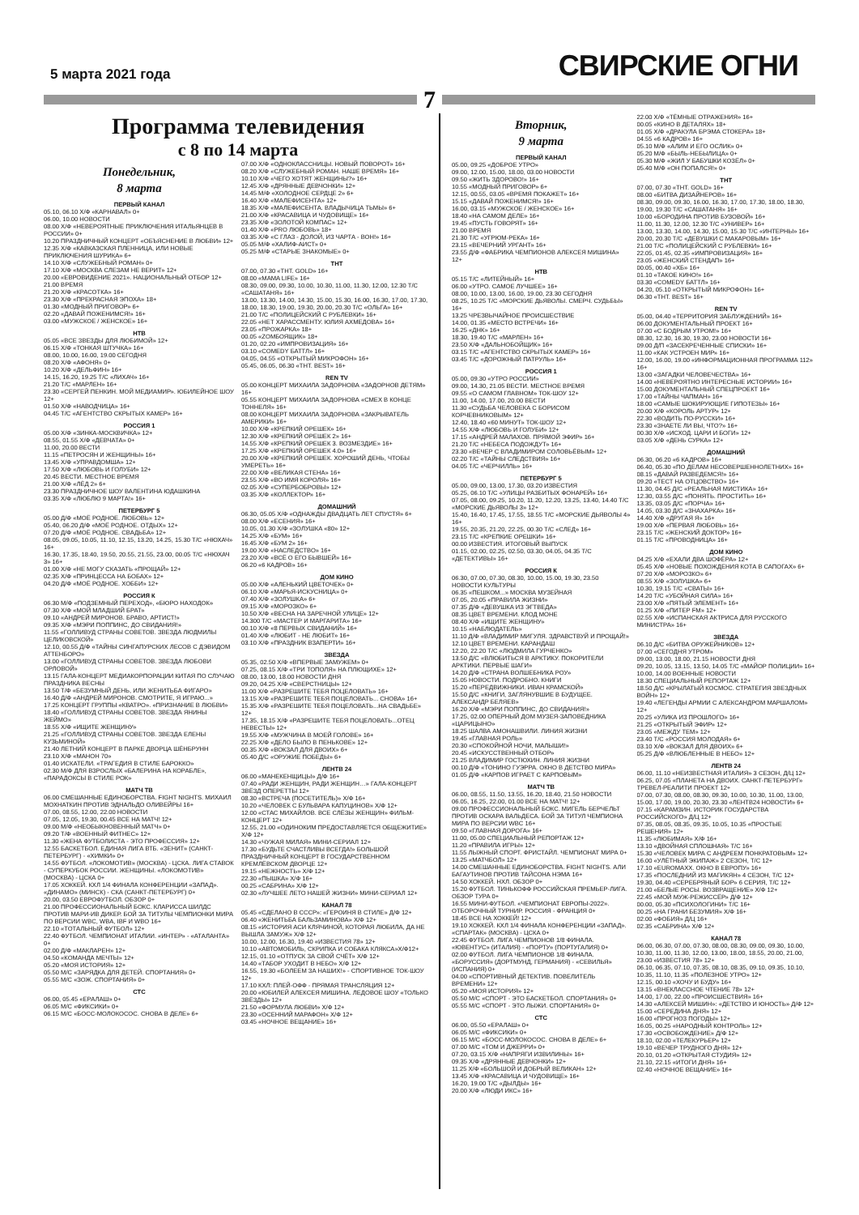5 марта 2021 года
СВИРСКИЕ ОГНИ
7
Программа телевидения
с 8 по 14 марта
Понедельник,
8 марта
ПЕРВЫЙ КАНАЛ
05.10, 06.10 Х/Ф «КАРНАВАЛ» 0+
06.00, 10.00 НОВОСТИ
08.00 Х/Ф «НЕВЕРОЯТНЫЕ ПРИКЛЮЧЕНИЯ ИТАЛЬЯНЦЕВ В РОССИИ» 0+
10.20 ПРАЗДНИЧНЫЙ КОНЦЕРТ «ОБЪЯСНЕНИЕ В ЛЮБВИ» 12+
12.35 Х/Ф «КАВКАЗСКАЯ ПЛЕННИЦА, ИЛИ НОВЫЕ ПРИКЛЮЧЕНИЯ ШУРИКА» 6+
14.10 Х/Ф «СЛУЖЕБНЫЙ РОМАН» 0+
17.10 Х/Ф «МОСКВА СЛЕЗАМ НЕ ВЕРИТ» 12+
20.00 «ЕВРОВИДЕНИЕ 2021». НАЦИОНАЛЬНЫЙ ОТБОР 12+
21.00 ВРЕМЯ
21.20 Х/Ф «КРАСОТКА» 16+
23.30 Х/Ф «ПРЕКРАСНАЯ ЭПОХА» 18+
01.30 «МОДНЫЙ ПРИГОВОР» 6+
02.20 «ДАВАЙ ПОЖЕНИМСЯ!» 16+
03.00 «МУЖСКОЕ / ЖЕНСКОЕ» 16+
НТВ
05.05 «ВСЕ ЗВЕЗДЫ ДЛЯ ЛЮБИМОЙ» 12+
06.15 Х/Ф «ТОНКАЯ ШТУЧКА» 16+
08.00, 10.00, 16.00, 19.00 СЕГОДНЯ
08.20 Х/Ф «АФОНЯ» 0+
10.20 Х/Ф «ДЕЛЬФИН» 16+
14.15, 16.20, 19.25 Т/С «ЛИХАЧ» 16+
21.20 Т/С «МАРЛЕН» 16+
23.30 «СЕРГЕЙ ПЕНКИН. МОЙ МЕДИАМИР». ЮБИЛЕЙНОЕ ШОУ 12+
01.50 Х/Ф «НАВОДЧИЦА» 16+
04.45 Т/С «АГЕНТСТВО СКРЫТЫХ КАМЕР» 16+
РОССИЯ 1
05.00 Х/Ф «ЗИНКА-МОСКВИЧКА» 12+
08.55, 01.55 Х/Ф «ДЕВЧАТА» 0+
11.00, 20.00 ВЕСТИ
11.15 «ПЕТРОСЯН И ЖЕНЩИНЫ» 16+
13.45 Х/Ф «УПРАВДОМША» 12+
17.50 Х/Ф «ЛЮБОВЬ И ГОЛУБИ» 12+
20.45 ВЕСТИ. МЕСТНОЕ ВРЕМЯ
21.00 Х/Ф «ЛЁД 2» 6+
23.30 ПРАЗДНИЧНОЕ ШОУ ВАЛЕНТИНА ЮДАШКИНА
03.35 Х/Ф «ЛЮБЛЮ 9 МАРТА!» 16+
ПЕТЕРБУРГ 5
05.00 Д/Ф «МОЁ РОДНОЕ. ЛЮБОВЬ» 12+
05.40, 06.20 Д/Ф «МОЁ РОДНОЕ. ОТДЫХ» 12+
07.20 Д/Ф «МОЁ РОДНОЕ. СВАДЬБА» 12+
08.05, 09.05, 10.05, 11.10, 12.15, 13.20, 14.25, 15.30 Т/С «НЮХАЧ» 16+
16.30, 17.35, 18.40, 19.50, 20.55, 21.55, 23.00, 00.05 Т/С «НЮХАЧ 3» 16+
01.00 Х/Ф «НЕ МОГУ СКАЗАТЬ «ПРОЩАЙ» 12+
02.35 Х/Ф «ПРИНЦЕССА НА БОБАХ» 12+
04.20 Д/Ф «МОЁ РОДНОЕ. ХОББИ» 12+
РОССИЯ К
06.30 М/Ф «ПОДЗЕМНЫЙ ПЕРЕХОД», «БЮРО НАХОДОК»
07.30 Х/Ф «МОЙ МЛАДШИЙ БРАТ»
09.10 «АНДРЕЙ МИРОНОВ. БРАВО, АРТИСТ!»
09.35 Х/Ф «МЭРИ ПОППИНС, ДО СВИДАНИЯ!»
11.55 «ГОЛЛИВУД СТРАНЫ СОВЕТОВ. ЗВЕЗДА ЛЮДМИЛЫ ЦЕЛИКОВСКОЙ»
12.10, 00.55 Д/Ф «ТАЙНЫ СИНГАПУРСКИХ ЛЕСОВ С ДЭВИДОМ АТТЕНБОРО»
13.00 «ГОЛЛИВУД СТРАНЫ СОВЕТОВ. ЗВЕЗДА ЛЮБОВИ ОРЛОВОЙ»
13.15 ГАЛА-КОНЦЕРТ МЕДИАКОРПОРАЦИИ КИТАЯ ПО СЛУЧАЮ ПРАЗДНИКА ВЕСНЫ
13.50 Т/Ф «БЕЗУМНЫЙ ДЕНЬ, ИЛИ ЖЕНИТЬБА ФИГАРО»
16.40 Д/Ф «АНДРЕЙ МИРОНОВ. СМОТРИТЕ, Я ИГРАЮ...»
17.25 КОНЦЕРТ ГРУППЫ «КВАТРО». «ПРИЗНАНИЕ В ЛЮБВИ»
18.40 «ГОЛЛИВУД СТРАНЫ СОВЕТОВ. ЗВЕЗДА ЯНИНЫ ЖЕЙМО»
18.55 Х/Ф «ИЩИТЕ ЖЕНЩИНУ»
21.25 «ГОЛЛИВУД СТРАНЫ СОВЕТОВ. ЗВЕЗДА ЕЛЕНЫ КУЗЬМИНОЙ»
21.40 ЛЕТНИЙ КОНЦЕРТ В ПАРКЕ ДВОРЦА ШЁНБРУНН
23.10 Х/Ф «МАНОН 70»
01.40 ИСКАТЕЛИ. «ТРАГЕДИЯ В СТИЛЕ БАРОККО»
02.30 М/Ф ДЛЯ ВЗРОСЛЫХ «БАЛЕРИНА НА КОРАБЛЕ», «ПАРАДОКСЫ В СТИЛЕ РОК»
МАТЧ ТВ
06.00 СМЕШАННЫЕ ЕДИНОБОРСТВА. FIGHT NIGHTS. МИХАИЛ МОХНАТКИН ПРОТИВ ЭДНАЛЬДО ОЛИВЕЙРЫ 16+
07.00, 08.55, 12.00, 22.00 НОВОСТИ
07.05, 12.05, 19.30, 00.45 ВСЕ НА МАТЧ! 12+
09.00 М/Ф «НЕОБЫКНОВЕННЫЙ МАТЧ» 0+
09.20 Т/Ф «ВОЕННЫЙ ФИТНЕС» 12+
11.30 «ЖЕНА ФУТБОЛИСТА - ЭТО ПРОФЕССИЯ» 12+
12.55 БАСКЕТБОЛ. ЕДИНАЯ ЛИГА ВТБ. «ЗЕНИТ» (САНКТ-ПЕТЕРБУРГ) - «ХИМКИ» 0+
14.55 ФУТБОЛ. «ЛОКОМОТИВ» (МОСКВА) - ЦСКА. ЛИГА СТАВОК - СУПЕРКУБОК РОССИИ. ЖЕНЩИНЫ. «ЛОКОМОТИВ» (МОСКВА) - ЦСКА 0+
17.05 ХОККЕЙ. КХЛ 1/4 ФИНАЛА КОНФЕРЕНЦИИ «ЗАПАД». «ДИНАМО» (МИНСК) - СКА (САНКТ-ПЕТЕРБУРГ) 0+
20.00, 03.50 ЕВРОФУТБОЛ. ОБЗОР 0+
21.00 ПРОФЕССИОНАЛЬНЫЙ БОКС. КЛАРИССА ШИЛДС ПРОТИВ МАРИ-ИВ ДИКЕР. БОЙ ЗА ТИТУЛЫ ЧЕМПИОНКИ МИРА ПО ВЕРСИИ WBC, WBA, IBF И WBO 16+
22.10 «ТОТАЛЬНЫЙ ФУТБОЛ» 12+
22.40 ФУТБОЛ. ЧЕМПИОНАТ ИТАЛИИ. «ИНТЕР» - «АТАЛАНТА» 0+
02.00 Д/Ф «МАКЛАРЕН» 12+
04.50 «КОМАНДА МЕЧТЫ» 12+
05.20 «МОЯ ИСТОРИЯ» 12+
05.50 М/С «ЗАРЯДКА ДЛЯ ДЕТЕЙ. СПОРТАНИЯ» 0+
05.55 М/С «ЗОЖ. СПОРТАНИЯ» 0+
СТС
06.00, 05.45 «ЕРАЛАШ» 0+
06.05 М/С «ФИКСИКИ» 0+
06.15 М/С «БОСС-МОЛОКОСОС. СНОВА В ДЕЛЕ» 6+
07.00 Х/Ф «ОДНОКЛАССНИЦЫ. НОВЫЙ ПОВОРОТ» 16+
08.20 Х/Ф «СЛУЖЕБНЫЙ РОМАН. НАШЕ ВРЕМЯ» 16+
10.10 Х/Ф «ЧЕГО ХОТЯТ ЖЕНЩИНЫ?» 16+
12.45 Х/Ф «ДРЯННЫЕ ДЕВЧОНКИ» 12+
14.45 М/Ф «ХОЛОДНОЕ СЕРДЦЕ 2» 6+
16.40 Х/Ф «МАЛЕФИСЕНТА» 12+
18.35 Х/Ф «МАЛЕФИСЕНТА. ВЛАДЫЧИЦА ТЬМЫ» 6+
21.00 Х/Ф «КРАСАВИЦА И ЧУДОВИЩЕ» 16+
23.35 Х/Ф «ЗОЛОТОЙ КОМПАС» 12+
01.40 Х/Ф «PRO ЛЮБОВЬ» 18+
03.35 Х/Ф «С ГЛАЗ - ДОЛОЙ, ИЗ ЧАРТА - ВОН!» 16+
05.05 М/Ф «ХАЛИФ-АИСТ» 0+
05.25 М/Ф «СТАРЫЕ ЗНАКОМЫЕ» 0+
ТНТ
07.00, 07.30 «ТНТ. GOLD» 16+
08.00 «MAMA LIFE» 16+
08.30, 09.00, 09.30, 10.00, 10.30, 11.00, 11.30, 12.00, 12.30 Т/С «САШАТАНЯ» 16+
13.00, 13.30, 14.00, 14.30, 15.00, 15.30, 16.00, 16.30, 17.00, 17.30, 18.00, 18.30, 19.00, 19.30, 20.00, 20.30 Т/С «ОЛЬГА» 16+
21.00 Т/С «ПОЛИЦЕЙСКИЙ С РУБЛЕВКИ» 16+
22.05 «НЕТ ХАРАССМЕНТУ. ЮЛИЯ АХМЕДОВА» 16+
23.05 «ПРОЖАРКА» 18+
00.05 «ZОМБОЯЩИК» 18+
01.20, 02.20 «ИМПРОВИЗАЦИЯ» 16+
03.10 «COMEDY БАТТЛ» 16+
04.05, 04.55 «ОТКРЫТЫЙ МИКРОФОН» 16+
05.45, 06.05, 06.30 «ТНТ. BEST» 16+
REN TV
05.00 КОНЦЕРТ МИХАИЛА ЗАДОРНОВА «ЗАДОРНОВ ДЕТЯМ» 16+
05.55 КОНЦЕРТ МИХАИЛА ЗАДОРНОВА «СМЕХ В КОНЦЕ ТОННЕЛЯ» 16+
08.00 КОНЦЕРТ МИХАИЛА ЗАДОРНОВА «ЗАКРЫВАТЕЛЬ АМЕРИКИ» 16+
10.00 Х/Ф «КРЕПКИЙ ОРЕШЕК» 16+
12.30 Х/Ф «КРЕПКИЙ ОРЕШЕК 2» 16+
14.55 Х/Ф «КРЕПКИЙ ОРЕШЕК 3. ВОЗМЕЗДИЕ» 16+
17.25 Х/Ф «КРЕПКИЙ ОРЕШЕК 4.0» 16+
20.00 Х/Ф «КРЕПКИЙ ОРЕШЕК. ХОРОШИЙ ДЕНЬ, ЧТОБЫ УМЕРЕТЬ» 16+
22.00 Х/Ф «ВЕЛИКАЯ СТЕНА» 16+
23.55 Х/Ф «ВО ИМЯ КОРОЛЯ» 16+
02.05 Х/Ф «СУПЕРБОБРОВЫ» 12+
03.35 Х/Ф «КОЛЛЕКТОР» 16+
ДОМАШНИЙ
06.30, 05.05 Х/Ф «ОДНАЖДЫ ДВАДЦАТЬ ЛЕТ СПУСТЯ» 6+
08.00 Х/Ф «ЕСЕНИЯ» 16+
10.05, 01.30 Х/Ф «ЗОЛУШКА «80» 12+
14.25 Х/Ф «БУМ» 16+
16.45 Х/Ф «БУМ 2» 16+
19.00 Х/Ф «НАСЛЕДСТВО» 16+
23.20 Х/Ф «ВСЁ О ЕГО БЫВШЕЙ» 16+
06.20 «6 КАДРОВ» 16+
ДОМ КИНО
05.00 Х/Ф «АЛЕНЬКИЙ ЦВЕТОЧЕК» 0+
06.10 Х/Ф «МАРЬЯ-ИСКУСНИЦА» 0+
07.40 Х/Ф «ЗОЛУШКА» 6+
09.15 Х/Ф «МОРОЗКО» 6+
10.50 Х/Ф «ВЕСНА НА ЗАРЕЧНОЙ УЛИЦЕ» 12+
14.300 Т/С «МАСТЕР И МАРГАРИТА» 16+
00.10 Х/Ф «8 ПЕРВЫХ СВИДАНИЙ» 16+
01.40 Х/Ф «ЛЮБИТ - НЕ ЛЮБИТ» 16+
03.10 Х/Ф «ПРАЗДНИК ВЗАПЕРТИ» 16+
ЗВЕЗДА
05.35, 02.50 Х/Ф «ВПЕРВЫЕ ЗАМУЖЕМ» 0+
07.25, 08.15 Х/Ф «ТРИ ТОПОЛЯ» НА ПЛЮЩИХЕ» 12+
08.00, 13.00, 18.00 НОВОСТИ ДНЯ
09.20, 04.25 Х/Ф «СВЕРСТНИЦЫ» 12+
11.00 Х/Ф «РАЗРЕШИТЕ ТЕБЯ ПОЦЕЛОВАТЬ» 16+
13.15 Х/Ф «РАЗРЕШИТЕ ТЕБЯ ПОЦЕЛОВАТЬ... СНОВА» 16+
15.35 Х/Ф «РАЗРЕШИТЕ ТЕБЯ ПОЦЕЛОВАТЬ...НА СВАДЬБЕ» 12+
17.35, 18.15 Х/Ф «РАЗРЕШИТЕ ТЕБЯ ПОЦЕЛОВАТЬ...ОТЕЦ НЕВЕСТЫ» 12+
19.55 Х/Ф «МУЖЧИНА В МОЕЙ ГОЛОВЕ» 16+
22.25 Х/Ф «ДЕЛО БЫЛО В ПЕНЬКОВЕ» 12+
00.35 Х/Ф «ВОКЗАЛ ДЛЯ ДВОИХ» 6+
05.40 Д/С «ОРУЖИЕ ПОБЕДЫ» 6+
ЛЕНТВ 24
06.00 «МАНЕКЕНЩИЦЫ» Д/Ф 16+
07.40 «РАДИ ЖЕНЩИН, РАДИ ЖЕНЩИН…» ГАЛА-КОНЦЕРТ ЗВЁЗД ОПЕРЕТТЫ 12+
08.30 «ВСТРЕЧА (ПОСЕТИТЕЛЬ)» Х/Ф 16+
10.20 «ЧЕЛОВЕК С БУЛЬВАРА КАПУЦИНОВ» Х/Ф 12+
12.00 «СТАС МИХАЙЛОВ. ВСЕ СЛЁЗЫ ЖЕНЩИН» ФИЛЬМ-КОНЦЕРТ 12+
12.55, 21.00 «ОДИНОКИМ ПРЕДОСТАВЛЯЕТСЯ ОБЩЕЖИТИЕ» Х/Ф 12+
14.30 «ЧУЖАЯ МИЛАЯ» МИНИ-СЕРИАЛ 12+
17.30 «БУДЬТЕ СЧАСТЛИВЫ ВСЕГДА!» БОЛЬШОЙ ПРАЗДНИЧНЫЙ КОНЦЕРТ В ГОСУДАРСТВЕННОМ КРЕМЛЁВСКОМ ДВОРЦЕ 12+
19.15 «НЕЖНОСТЬ» Х/Ф 12+
22.30 «ПЫШКА» Х/Ф 16+
00.25 «САБРИНА» Х/Ф 12+
02.30 «ЛУЧШЕЕ ЛЕТО НАШЕЙ ЖИЗНИ» МИНИ-СЕРИАЛ 12+
КАНАЛ 78
05.45 «СДЕЛАНО В СССР»: «ГЕРОИНЯ В СТИЛЕ» Д/Ф 12+
06.40 «ЖЕНИТЬБА БАЛЬЗАМИНОВА» Х/Ф 12+
08.15 «ИСТОРИЯ АСИ КЛЯЧИНОЙ, КОТОРАЯ ЛЮБИЛА, ДА НЕ ВЫШЛА ЗАМУЖ» Х/Ф 12+
10.00, 12.00, 16.30, 19.40 «ИЗВЕСТИЯ 78» 12+
10.10 «АВТОМОБИЛЬ, СКРИПКА И СОБАКА КЛЯКСА»Х/Ф12+
12.15, 01.10 «ОТПУСК ЗА СВОЙ СЧЁТ» Х/Ф 12+
14.40 «ТАБОР УХОДИТ В НЕБО» Х/Ф 12+
16.55, 19.30 «БОЛЕЕМ ЗА НАШИХ!» - СПОРТИВНОЕ ТОК-ШОУ 12+
17.10 КХЛ: ПЛЕЙ-ОФФ - ПРЯМАЯ ТРАНСЛЯЦИЯ 12+
20.00 «ЮБИЛЕЙ АЛЕКСЕЯ МИШИНА. ЛЕДОВОЕ ШОУ «ТОЛЬКО ЗВЁЗДЫ» 12+
21.50 «ФОРМУЛА ЛЮБВИ» Х/Ф 12+
23.30 «ОСЕННИЙ МАРАФОН» Х/Ф 12+
03.45 «НОЧНОЕ ВЕЩАНИЕ» 16+
Вторник,
9 марта
ПЕРВЫЙ КАНАЛ
05.00, 09.25 «ДОБРОЕ УТРО»
09.00, 12.00, 15.00, 18.00, 03.00 НОВОСТИ
09.50 «ЖИТЬ ЗДОРОВО!» 16+
10.55 «МОДНЫЙ ПРИГОВОР» 6+
12.15, 00.55, 03.05 «ВРЕМЯ ПОКАЖЕТ» 16+
15.15 «ДАВАЙ ПОЖЕНИМСЯ!» 16+
16.00, 03.15 «МУЖСКОЕ / ЖЕНСКОЕ» 16+
18.40 «НА САМОМ ДЕЛЕ» 16+
19.45 «ПУСТЬ ГОВОРЯТ» 16+
21.00 ВРЕМЯ
21.30 Т/С «УГРЮМ-РЕКА» 16+
23.15 «ВЕЧЕРНИЙ УРГАНТ» 16+
23.55 Д/Ф «ФАБРИКА ЧЕМПИОНОВ АЛЕКСЕЯ МИШИНА» 12+
НТВ
05.15 Т/С «ЛИТЕЙНЫЙ» 16+
06.00 «УТРО. САМОЕ ЛУЧШЕЕ» 16+
08.00, 10.00, 13.00, 16.00, 19.00, 23.30 СЕГОДНЯ
08.25, 10.25 Т/С «МОРСКИЕ ДЬЯВОЛЫ. СМЕРЧ. СУДЬБЫ» 16+
13.25 ЧРЕЗВЫЧАЙНОЕ ПРОИСШЕСТВИЕ
14.00, 01.35 «МЕСТО ВСТРЕЧИ» 16+
16.25 «ДНК» 16+
18.30, 19.40 Т/С «МАРЛЕН» 16+
23.50 Х/Ф «ДАЛЬНОБОЙЩИК» 16+
03.15 Т/С «АГЕНТСТВО СКРЫТЫХ КАМЕР» 16+
03.45 Т/С «ДОРОЖНЫЙ ПАТРУЛЬ» 16+
РОССИЯ 1
05.00, 09.30 «УТРО РОССИИ»
09.00, 14.30, 21.05 ВЕСТИ. МЕСТНОЕ ВРЕМЯ
09.55 «О САМОМ ГЛАВНОМ» ТОК-ШОУ 12+
11.00, 14.00, 17.00, 20.00 ВЕСТИ
11.30 «СУДЬБА ЧЕЛОВЕКА С БОРИСОМ КОРЧЕВНИКОВЫМ» 12+
12.40, 18.40 «60 МИНУТ» ТОК-ШОУ 12+
14.55 Х/Ф «ЛЮБОВЬ И ГОЛУБИ» 12+
17.15 «АНДРЕЙ МАЛАХОВ. ПРЯМОЙ ЭФИР» 16+
21.20 Т/С «НЕБЕСА ПОДОЖДУТ» 16+
23.30 «ВЕЧЕР С ВЛАДИМИРОМ СОЛОВЬЁВЫМ» 12+
02.20 Т/С «ТАЙНЫ СЛЕДСТВИЯ» 16+
04.05 Т/С «ЧЕРЧИЛЛЬ» 16+
ПЕТЕРБУРГ 5
05.00, 09.00, 13.00, 17.30, 03.20 ИЗВЕСТИЯ
05.25, 06.10 Т/С «УЛИЦЫ РАЗБИТЫХ ФОНАРЕЙ» 16+
07.05, 08.00, 09.25, 10.20, 11.20, 12.20, 13.25, 13.40, 14.40 Т/С «МОРСКИЕ ДЬЯВОЛЫ 3» 12+
15.40, 16.40, 17.45, 17.55, 18.55 Т/С «МОРСКИЕ ДЬЯВОЛЫ 4» 16+
19.55, 20.35, 21.20, 22.25, 00.30 Т/С «СЛЕД» 16+
23.15 Т/С «КРЕПКИЕ ОРЕШКИ» 16+
00.00 ИЗВЕСТИЯ. ИТОГОВЫЙ ВЫПУСК
01.15, 02.00, 02.25, 02.50, 03.30, 04.05, 04.35 Т/С «ДЕТЕКТИВЫ» 16+
РОССИЯ К
06.30, 07.00, 07.30, 08.30, 10.00, 15.00, 19.30, 23.50 НОВОСТИ КУЛЬТУРЫ
06.35 «ПЕШКОМ...» МОСКВА МУЗЕЙНАЯ
07.05, 20.05 «ПРАВИЛА ЖИЗНИ»
07.35 Д/Ф «ДЕВУШКА ИЗ ЭГТВЕДА»
08.35 ЦВЕТ ВРЕМЕНИ. КЛОД МОНЕ
08.40 Х/Ф «ИЩИТЕ ЖЕНЩИНУ»
10.15 «НАБЛЮДАТЕЛЬ»
11.10 Д/Ф «ВЛАДИМИР МИГУЛЯ. ЗДРАВСТВУЙ И ПРОЩАЙ!»
12.10 ЦВЕТ ВРЕМЕНИ. КАРАНДАШ
12.20, 22.20 Т/С «ЛЮДМИЛА ГУРЧЕНКО»
13.50 Д/С «ВЛЮБИТЬСЯ В АРКТИКУ. ПОКОРИТЕЛИ АРКТИКИ. ПЕРВЫЕ ШАГИ»
14.20 Д/Ф «СТРАНА ВОЛШЕБНИКА РОУ»
15.05 НОВОСТИ. ПОДРОБНО. КНИГИ
15.20 «ПЕРЕДВИЖНИКИ. ИВАН КРАМСКОЙ»
15.50 Д/С «КНИГИ, ЗАГЛЯНУВШИЕ В БУДУЩЕЕ. АЛЕКСАНДР БЕЛЯЕВ»
16.20 Х/Ф «МЭРИ ПОППИНС, ДО СВИДАНИЯ!»
17.25, 02.00 ОПЕРНЫЙ ДОМ МУЗЕЯ-ЗАПОВЕДНИКА «ЦАРИЦЫНО»
18.25 ШАЛВА АМОНАШВИЛИ. ЛИНИЯ ЖИЗНИ
19.45 «ГЛАВНАЯ РОЛЬ»
20.30 «СПОКОЙНОЙ НОЧИ, МАЛЫШИ!»
20.45 «ИСКУССТВЕННЫЙ ОТБОР»
21.25 ВЛАДИМИР ГОСТЮХИН. ЛИНИЯ ЖИЗНИ
00.10 Д/Ф «ТОНИНО ГУЭРРА. ОКНО В ДЕТСТВО МИРА»
01.05 Д/Ф «КАРПОВ ИГРАЕТ С КАРПОВЫМ»
МАТЧ ТВ
06.00, 08.55, 11.50, 13.55, 16.20, 18.40, 21.50 НОВОСТИ
06.05, 16.25, 22.00, 01.00 ВСЕ НА МАТЧ! 12+
09.00 ПРОФЕССИОНАЛЬНЫЙ БОКС. МИГЕЛЬ БЕРЧЕЛЬТ ПРОТИВ ОСКАРА ВАЛЬДЕСА. БОЙ ЗА ТИТУЛ ЧЕМПИОНА МИРА ПО ВЕРСИИ WBC 16+
09.50 «ГЛАВНАЯ ДОРОГА» 16+
11.00, 05.00 СПЕЦИАЛЬНЫЙ РЕПОРТАЖ 12+
11.20 «ПРАВИЛА ИГРЫ» 12+
11.55 ЛЫЖНЫЙ СПОРТ. ФРИСТАЙЛ. ЧЕМПИОНАТ МИРА 0+
13.25 «МАТЧБОЛ» 12+
14.00 СМЕШАННЫЕ ЕДИНОБОРСТВА. FIGHT NIGHTS. АЛИ БАГАУТИНОВ ПРОТИВ ТАЙСОНА НЭМА 16+
14.50 ХОККЕЙ. НХЛ. ОБЗОР 0+
15.20 ФУТБОЛ. ТИНЬКОФФ РОССИЙСКАЯ ПРЕМЬЕР-ЛИГА. ОБЗОР ТУРА 0+
16.55 МИНИ-ФУТБОЛ. «ЧЕМПИОНАТ ЕВРОПЫ-2022». ОТБОРОЧНЫЙ ТУРНИР. РОССИЯ - ФРАНЦИЯ 0+
18.45 ВСЕ НА ХОККЕЙ! 12+
19.10 ХОККЕЙ. КХЛ 1/4 ФИНАЛА КОНФЕРЕНЦИИ «ЗАПАД». «СПАРТАК» (МОСКВА) - ЦСКА 0+
22.45 ФУТБОЛ. ЛИГА ЧЕМПИОНОВ 1/8 ФИНАЛА. «ЮВЕНТУС» (ИТАЛИЯ) - «ПОРТУ» (ПОРТУГАЛИЯ) 0+
02.00 ФУТБОЛ. ЛИГА ЧЕМПИОНОВ 1/8 ФИНАЛА. «БОРУССИЯ» (ДОРТМУНД, ГЕРМАНИЯ) - «СЕВИЛЬЯ» (ИСПАНИЯ) 0+
04.00 «СПОРТИВНЫЙ ДЕТЕКТИВ. ПОВЕЛИТЕЛЬ ВРЕМЕНИ» 12+
05.20 «МОЯ ИСТОРИЯ» 12+
05.50 М/С «СПОРТ - ЭТО БАСКЕТБОЛ. СПОРТАНИЯ» 0+
05.55 М/С «СПОРТ - ЭТО ЛЫЖИ. СПОРТАНИЯ» 0+
СТС
06.00, 05.50 «ЕРАЛАШ» 0+
06.05 М/С «ФИКСИКИ» 0+
06.15 М/С «БОСС-МОЛОКОСОС. СНОВА В ДЕЛЕ» 6+
07.00 М/С «ТОМ И ДЖЕРРИ» 0+
07.20, 03.15 Х/Ф «НАПРЯГИ ИЗВИЛИНЫ» 16+
09.35 Х/Ф «ДРЯННЫЕ ДЕВЧОНКИ» 12+
11.25 Х/Ф «БОЛЬШОЙ И ДОБРЫЙ ВЕЛИКАН» 12+
13.45 Х/Ф «КРАСАВИЦА И ЧУДОВИЩЕ» 16+
16.20, 19.00 Т/С «ДЫЛДЫ» 16+
20.00 Х/Ф «ЛЮДИ ИКС» 16+
22.00 Х/Ф «ТЁМНЫЕ ОТРАЖЕНИЯ» 16+
00.05 «КИНО В ДЕТАЛЯХ» 18+
01.05 Х/Ф «ДРАКУЛА БРЭМА СТОКЕРА» 18+
04.55 «6 КАДРОВ» 16+
05.10 М/Ф «АЛИМ И ЕГО ОСЛИК» 0+
05.20 М/Ф «БЫЛЬ-НЕБЫЛИЦА» 0+
05.30 М/Ф «ЖИЛ У БАБУШКИ КОЗЁЛ» 0+
05.40 М/Ф «ОН ПОПАЛСЯ!» 0+
ТНТ
07.00, 07.30 «ТНТ. GOLD» 16+
08.00 «БИТВА ДИЗАЙНЕРОВ» 16+
08.30, 09.00, 09.30, 16.00, 16.30, 17.00, 17.30, 18.00, 18.30, 19.00, 19.30 Т/С «САШАТАНЯ» 16+
10.00 «БОРОДИНА ПРОТИВ БУЗОВОЙ» 16+
11.00, 11.30, 12.00, 12.30 Т/С «УНИВЕР» 16+
13.00, 13.30, 14.00, 14.30, 15.00, 15.30 Т/С «ИНТЕРНЫ» 16+
20.00, 20.30 Т/С «ДЕВУШКИ С МАКАРОВЫМ» 16+
21.00 Т/С «ПОЛИЦЕЙСКИЙ С РУБЛЕВКИ» 16+
22.05, 01.45, 02.35 «ИМПРОВИЗАЦИЯ» 16+
23.05 «ЖЕНСКИЙ СТЕНДАП» 16+
00.05, 00.40 «ХБ» 16+
01.10 «ТАКОЕ КИНО!» 16+
03.30 «COMEDY БАТТЛ» 16+
04.20, 05.10 «ОТКРЫТЫЙ МИКРОФОН» 16+
06.30 «ТНТ. BEST» 16+
REN TV
05.00, 04.40 «ТЕРРИТОРИЯ ЗАБЛУЖДЕНИЙ» 16+
06.00 ДОКУМЕНТАЛЬНЫЙ ПРОЕКТ 16+
07.00 «С БОДРЫМ УТРОМ!» 16+
08.30, 12.30, 16.30, 19.30, 23.00 НОВОСТИ 16+
09.00 Д/П «ЗАСЕКРЕЧЕННЫЕ СПИСКИ» 16+
11.00 «КАК УСТРОЕН МИР» 16+
12.00, 16.00, 19.00 «ИНФОРМАЦИОННАЯ ПРОГРАММА 112» 16+
13.00 «ЗАГАДКИ ЧЕЛОВЕЧЕСТВА» 16+
14.00 «НЕВЕРОЯТНО ИНТЕРЕСНЫЕ ИСТОРИИ» 16+
15.00 ДОКУМЕНТАЛЬНЫЙ СПЕЦПРОЕКТ 16+
17.00 «ТАЙНЫ ЧАПМАН» 16+
18.00 «САМЫЕ ШОКИРУЮЩИЕ ГИПОТЕЗЫ» 16+
20.00 Х/Ф «КОРОЛЬ АРТУР» 12+
22.30 «ВОДИТЬ ПО-РУССКИ» 16+
23.30 «ЗНАЕТЕ ЛИ ВЫ, ЧТО?» 16+
00.30 Х/Ф «ИСХОД. ЦАРИ И БОГИ» 12+
03.05 Х/Ф «ДЕНЬ СУРКА» 12+
ДОМАШНИЙ
06.30, 06.20 «6 КАДРОВ» 16+
06.40, 05.30 «ПО ДЕЛАМ НЕСОВЕРШЕННОЛЕТНИХ» 16+
08.15 «ДАВАЙ РАЗВЕДЕМСЯ!» 16+
09.20 «ТЕСТ НА ОТЦОВСТВО» 16+
11.30, 04.45 Д/С «РЕАЛЬНАЯ МИСТИКА» 16+
12.30, 03.55 Д/С «ПОНЯТЬ. ПРОСТИТЬ» 16+
13.35, 03.05 Д/С «ПОРЧА» 16+
14.05, 03.30 Д/С «ЗНАХАРКА» 16+
14.40 Х/Ф «ДРУГАЯ Я» 16+
19.00 Х/Ф «ПЕРВАЯ ЛЮБОВЬ» 16+
23.15 Т/С «ЖЕНСКИЙ ДОКТОР» 16+
01.15 Т/С «ПРОВОДНИЦА» 16+
ДОМ КИНО
04.25 Х/Ф «ЕХАЛИ ДВА ШОФЁРА» 12+
05.45 Х/Ф «НОВЫЕ ПОХОЖДЕНИЯ КОТА В САПОГАХ» 6+
07.20 Х/Ф «МОРОЗКО» 6+
08.55 Х/Ф «ЗОЛУШКА» 6+
10.30, 19.15 Т/С «СВАТЫ» 16+
14.20 Т/С «УБОЙНАЯ СИЛА» 16+
23.00 Х/Ф «ПЯТЫЙ ЭЛЕМЕНТ» 16+
01.25 Х/Ф «ПИТЕР FM» 12+
02.55 Х/Ф «ИСПАНСКАЯ АКТРИСА ДЛЯ РУССКОГО МИНИСТРА» 16+
ЗВЕЗДА
06.10 Д/С «БИТВА ОРУЖЕЙНИКОВ» 12+
07.00 «СЕГОДНЯ УТРОМ»
09.00, 13.00, 18.00, 21.15 НОВОСТИ ДНЯ
09.20, 10.05, 13.15, 13.50, 14.05 Т/С «МАЙОР ПОЛИЦИИ» 16+
10.00, 14.00 ВОЕННЫЕ НОВОСТИ
18.30 СПЕЦИАЛЬНЫЙ РЕПОРТАЖ 12+
18.50 Д/С «КРЫЛАТЫЙ КОСМОС. СТРАТЕГИЯ ЗВЕЗДНЫХ ВОЙН» 12+
19.40 «ЛЕГЕНДЫ АРМИИ С АЛЕКСАНДРОМ МАРШАЛОМ» 12+
20.25 «УЛИКА ИЗ ПРОШЛОГО» 16+
21.25 «ОТКРЫТЫЙ ЭФИР» 12+
23.05 «МЕЖДУ ТЕМ» 12+
23.40 Т/С «РОССИЯ МОЛОДАЯ» 6+
03.10 Х/Ф «ВОКЗАЛ ДЛЯ ДВОИХ» 6+
05.25 Д/Ф «ВЛЮБЛЕННЫЕ В НЕБО» 12+
ЛЕНТВ 24
06.00, 11.10 «НЕИЗВЕСТНАЯ ИТАЛИЯ» 3 СЕЗОН, Д/Ц 12+
06.25, 07.05 «ПЛАНЕТА НА ДВОИХ. САНКТ-ПЕТЕРБУРГ» ТРЕВЕЛ-РЕАЛИТИ ПРОЕКТ 12+
07.00, 07.30, 08.00, 08.30, 09.30, 10.00, 10.30, 11.00, 13.00, 15.00, 17.00, 19.00, 20.30, 23.30 «ЛЕНТВ24 НОВОСТИ» 6+
07.15 «КАРАМЗИН. ИСТОРИК ГОСУДАРСТВА РОССИЙСКОГО» Д/Ц 12+
07.35, 08.05, 08.35, 09.35, 10.05, 10.35 «ПРОСТЫЕ РЕШЕНИЯ» 12+
11.35 «ЛЮБИМАЯ» Х/Ф 16+
13.10 «ДВОЙНАЯ СПЛОШНАЯ» Т/С 16+
15.30 «ЧЕЛОВЕК МИРА С АНДРЕЕМ ПОНКРАТОВЫМ» 12+
16.00 «УЛЁТНЫЙ ЭКИПАЖ» 2 СЕЗОН, Т/С 12+
17.10 «EUROMAXX. ОКНО В ЕВРОПУ» 16+
17.35 «ПОСЛЕДНИЙ ИЗ МАГИКЯН» 4 СЕЗОН, Т/С 12+
19.30, 04.40 «СЕРЕБРЯНЫЙ БОР» 6 СЕРИЯ, Т/С 12+
21.00 «БЕЛЫЕ РОСЫ. ВОЗВРАЩЕНИЕ» Х/Ф 12+
22.45 «МОЙ МУЖ-РЕЖИССЁР» Д/Ф 12+
00.00, 05.30 «ПСИХОЛОГИНИ» Т/С 16+
00.25 «НА ГРАНИ БЕЗУМИЯ» Х/Ф 16+
02.00 «ФОБИЯ» Д/Ц 16+
02.35 «САБРИНА» Х/Ф 12+
КАНАЛ 78
06.00, 06.30, 07.00, 07.30, 08.00, 08.30, 09.00, 09.30, 10.00, 10.30, 11.00, 11.30, 12.00, 13.00, 18.00, 18.55, 20.00, 21.00, 23.00 «ИЗВЕСТИЯ 78» 12+
06.10, 06.35, 07.10, 07.35, 08.10, 08.35, 09.10, 09.35, 10.10, 10.35, 11.10, 11.35 «ПОЛЕЗНОЕ УТРО» 12+
12.15, 00.10 «ХОЧУ И БУДУ» 16+
13.15 «ВНЕКЛАССНОЕ ЧТЕНИЕ 78» 12+
14.00, 17.00, 22.00 «ПРОИСШЕСТВИЯ» 16+
14.30 «АЛЕКСЕЙ МИШИН»: «ДЕТСТВО И ЮНОСТЬ» Д/Ф 12+
15.00 «СЕРЕДИНА ДНЯ» 12+
16.00 «ПРОГНОЗ ПОГОДЫ» 12+
16.05, 00.25 «НАРОДНЫЙ КОНТРОЛЬ» 12+
17.30 «ОСВОБОЖДЕНИЕ» Д/Ф 12+
18.10, 02.00 «ТЕЛЕКУРЬЕР» 12+
19.10 «ВЕЧЕР ТРУДНОГО ДНЯ» 12+
20.10, 01.20 «ОТКРЫТАЯ СТУДИЯ» 12+
21.10, 22.15 «ИТОГИ ДНЯ» 16+
02.40 «НОЧНОЕ ВЕЩАНИЕ» 16+